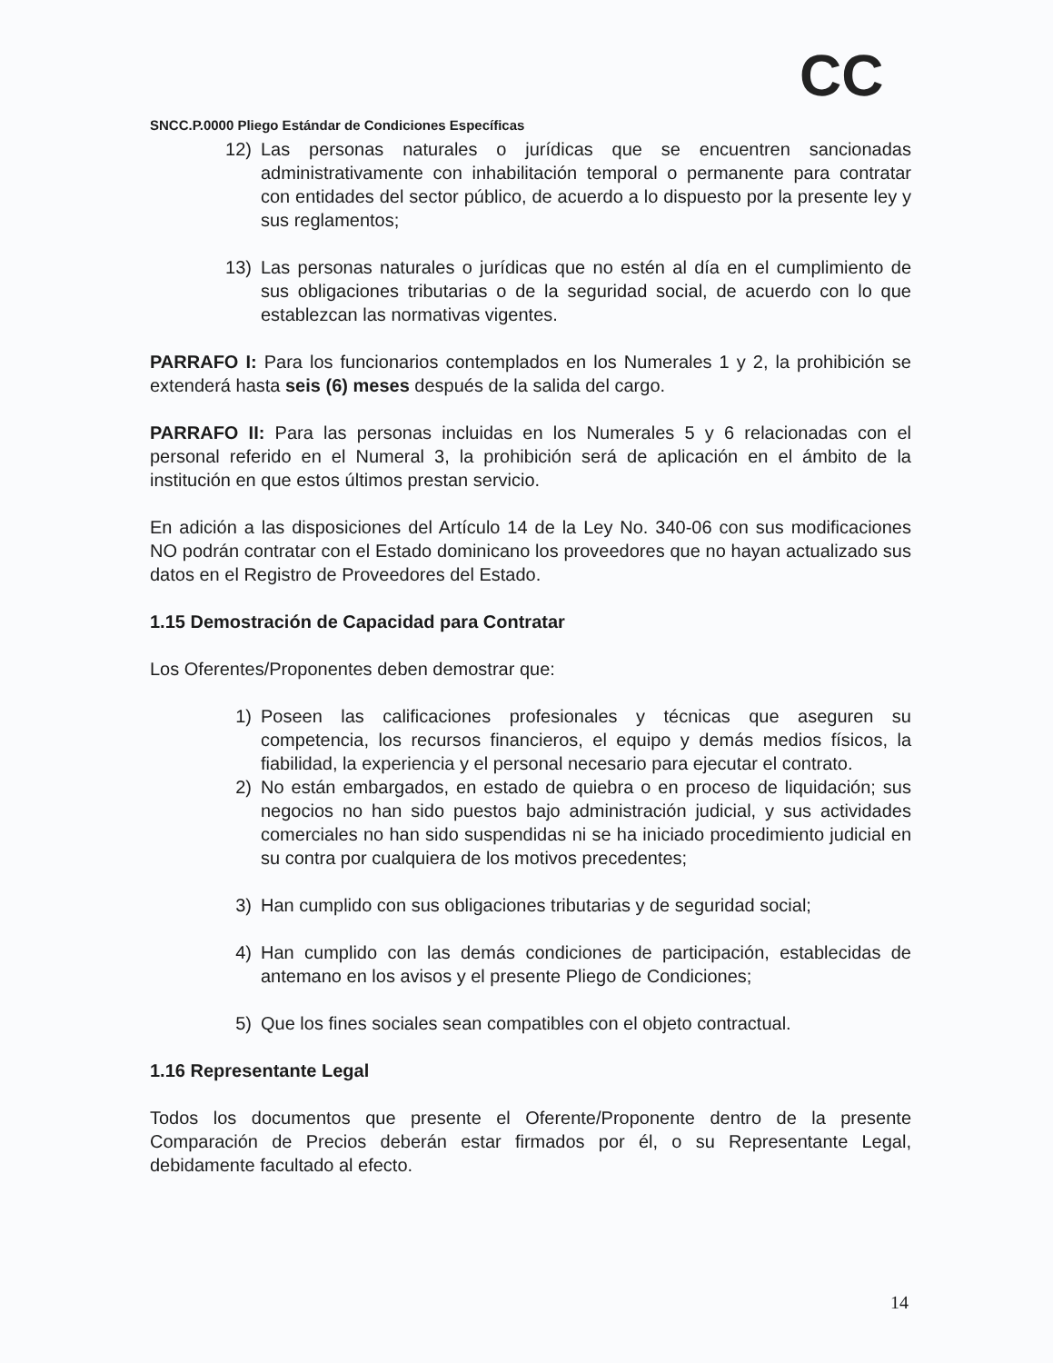CC
SNCC.P.0000 Pliego Estándar de Condiciones Específicas
12) Las personas naturales o jurídicas que se encuentren sancionadas administrativamente con inhabilitación temporal o permanente para contratar con entidades del sector público, de acuerdo a lo dispuesto por la presente ley y sus reglamentos;
13) Las personas naturales o jurídicas que no estén al día en el cumplimiento de sus obligaciones tributarias o de la seguridad social, de acuerdo con lo que establezcan las normativas vigentes.
PARRAFO I: Para los funcionarios contemplados en los Numerales 1 y 2, la prohibición se extenderá hasta seis (6) meses después de la salida del cargo.
PARRAFO II: Para las personas incluidas en los Numerales 5 y 6 relacionadas con el personal referido en el Numeral 3, la prohibición será de aplicación en el ámbito de la institución en que estos últimos prestan servicio.
En adición a las disposiciones del Artículo 14 de la Ley No. 340-06 con sus modificaciones NO podrán contratar con el Estado dominicano los proveedores que no hayan actualizado sus datos en el Registro de Proveedores del Estado.
1.15 Demostración de Capacidad para Contratar
Los Oferentes/Proponentes deben demostrar que:
1) Poseen las calificaciones profesionales y técnicas que aseguren su competencia, los recursos financieros, el equipo y demás medios físicos, la fiabilidad, la experiencia y el personal necesario para ejecutar el contrato.
2) No están embargados, en estado de quiebra o en proceso de liquidación; sus negocios no han sido puestos bajo administración judicial, y sus actividades comerciales no han sido suspendidas ni se ha iniciado procedimiento judicial en su contra por cualquiera de los motivos precedentes;
3) Han cumplido con sus obligaciones tributarias y de seguridad social;
4) Han cumplido con las demás condiciones de participación, establecidas de antemano en los avisos y el presente Pliego de Condiciones;
5) Que los fines sociales sean compatibles con el objeto contractual.
1.16 Representante Legal
Todos los documentos que presente el Oferente/Proponente dentro de la presente Comparación de Precios deberán estar firmados por él, o su Representante Legal, debidamente facultado al efecto.
14